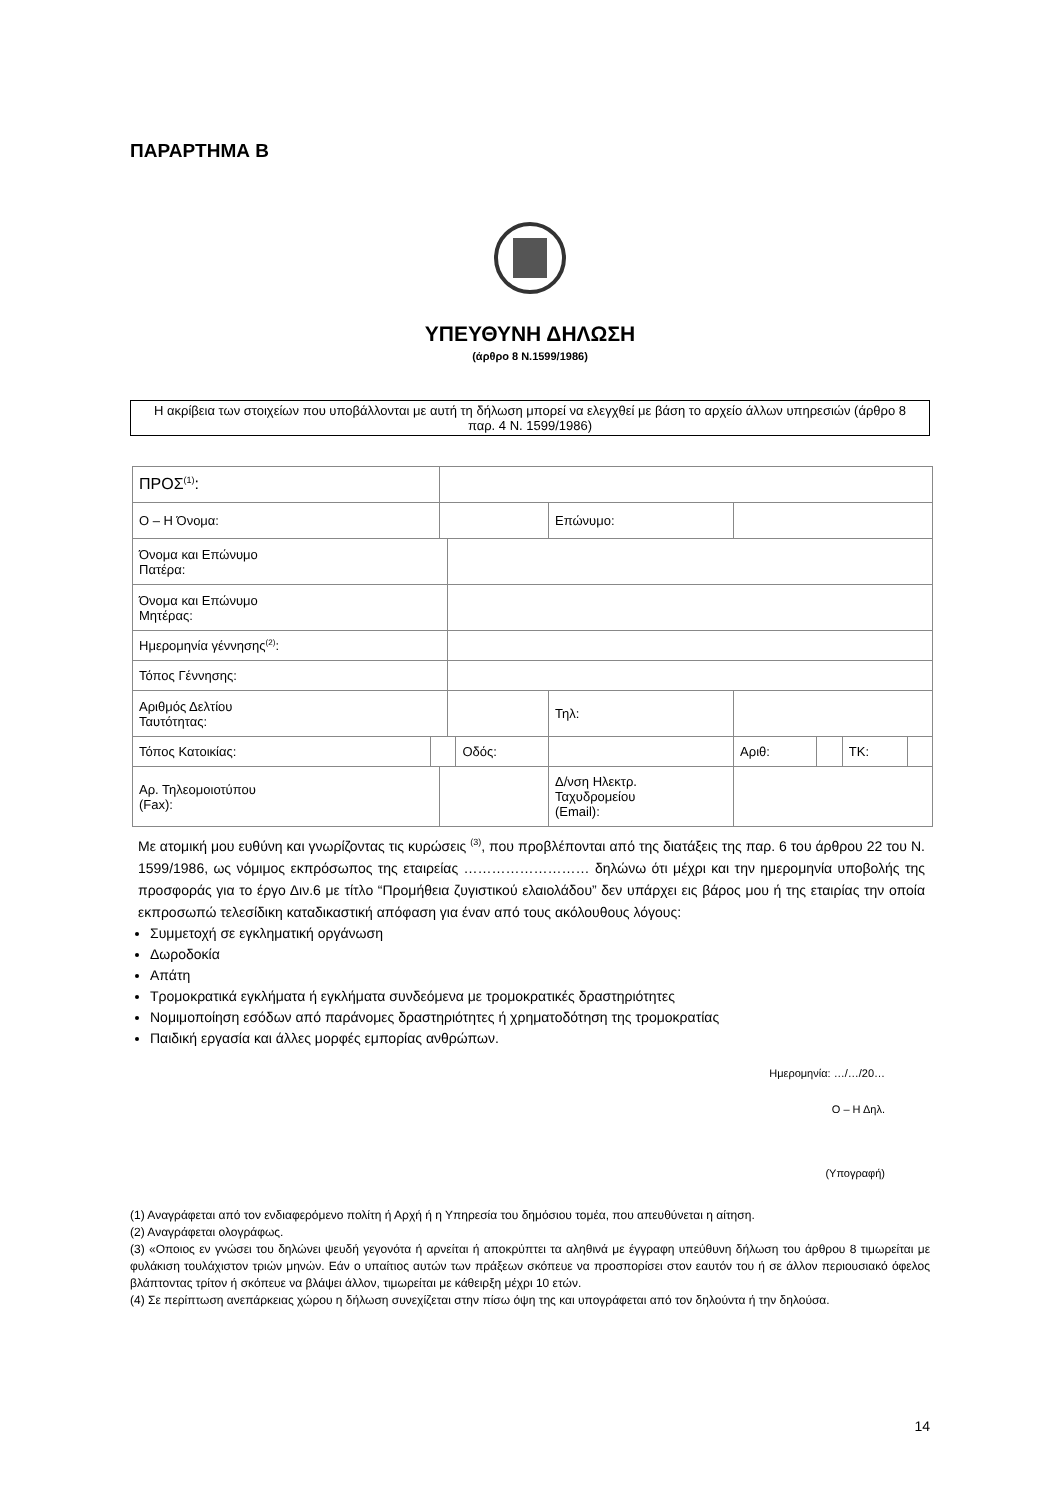ΠΑΡΑΡΤΗΜΑ Β
ΥΠΕΥΘΥΝΗ ΔΗΛΩΣΗ
(άρθρο 8 Ν.1599/1986)
Η ακρίβεια των στοιχείων που υποβάλλονται με αυτή τη δήλωση μπορεί να ελεγχθεί με βάση το αρχείο άλλων υπηρεσιών (άρθρο 8 παρ. 4 Ν. 1599/1986)
| ΠΡΟΣ<sup>(1)</sup>: | | | | | | | | | | | |
| Ο – Η Όνομα: | | | | | | Επώνυμο: | | | | | |
| Όνομα και Επώνυμο Πατέρα: | | | | | | | | | | | |
| Όνομα και Επώνυμο Μητέρας: | | | | | | | | | | | |
| Ημερομηνία γέννησης<sup>(2)</sup>: | | | | | | | | | | | |
| Τόπος Γέννησης: | | | | | | | | | | | |
| Αριθμός Δελτίου Ταυτότητας: | | | | | | Τηλ: | | | | | |
| Τόπος Κατοικίας: | | | | Οδός: | | | | Αριθ: | | ΤΚ: | |
| Αρ. Τηλεομοιοτύπου (Fax): | | | | | Δ/νση Ηλεκτρ. Ταχυδρομείου (Email): | | | | | | |
Με ατομική μου ευθύνη και γνωρίζοντας τις κυρώσεις <sup>(3)</sup>, που προβλέπονται από της διατάξεις της παρ. 6 του άρθρου 22 του Ν. 1599/1986, ως νόμιμος εκπρόσωπος της εταιρείας ……………………… δηλώνω ότι μέχρι και την ημερομηνία υποβολής της προσφοράς για το έργο Διν.6 με τίτλο “Προμήθεια ζυγιστικού ελαιολάδου” δεν υπάρχει εις βάρος μου ή της εταιρίας την οποία εκπροσωπώ τελεσίδικη καταδικαστική απόφαση για έναν από τους ακόλουθους λόγους:
Συμμετοχή σε εγκληματική οργάνωση
Δωροδοκία
Απάτη
Τρομοκρατικά εγκλήματα ή εγκλήματα συνδεόμενα με τρομοκρατικές δραστηριότητες
Νομιμοποίηση εσόδων από παράνομες δραστηριότητες ή χρηματοδότηση της τρομοκρατίας
Παιδική εργασία και άλλες μορφές εμπορίας ανθρώπων.
Ημερομηνία: …/…/20…
Ο – Η Δηλ.
(Υπογραφή)
(1) Αναγράφεται από τον ενδιαφερόμενο πολίτη ή Αρχή ή η Υπηρεσία του δημόσιου τομέα, που απευθύνεται η αίτηση.
(2) Αναγράφεται ολογράφως.
(3) «Οποιος εν γνώσει του δηλώνει ψευδή γεγονότα ή αρνείται ή αποκρύπτει τα αληθινά με έγγραφη υπεύθυνη δήλωση του άρθρου 8 τιμωρείται με φυλάκιση τουλάχιστον τριών μηνών. Εάν ο υπαίτιος αυτών των πράξεων σκόπευε να προσπορίσει στον εαυτόν του ή σε άλλον περιουσιακό όφελος βλάπτοντας τρίτον ή σκόπευε να βλάψει άλλον, τιμωρείται με κάθειρξη μέχρι 10 ετών.
(4) Σε περίπτωση ανεπάρκειας χώρου η δήλωση συνεχίζεται στην πίσω όψη της και υπογράφεται από τον δηλούντα ή την δηλούσα.
14